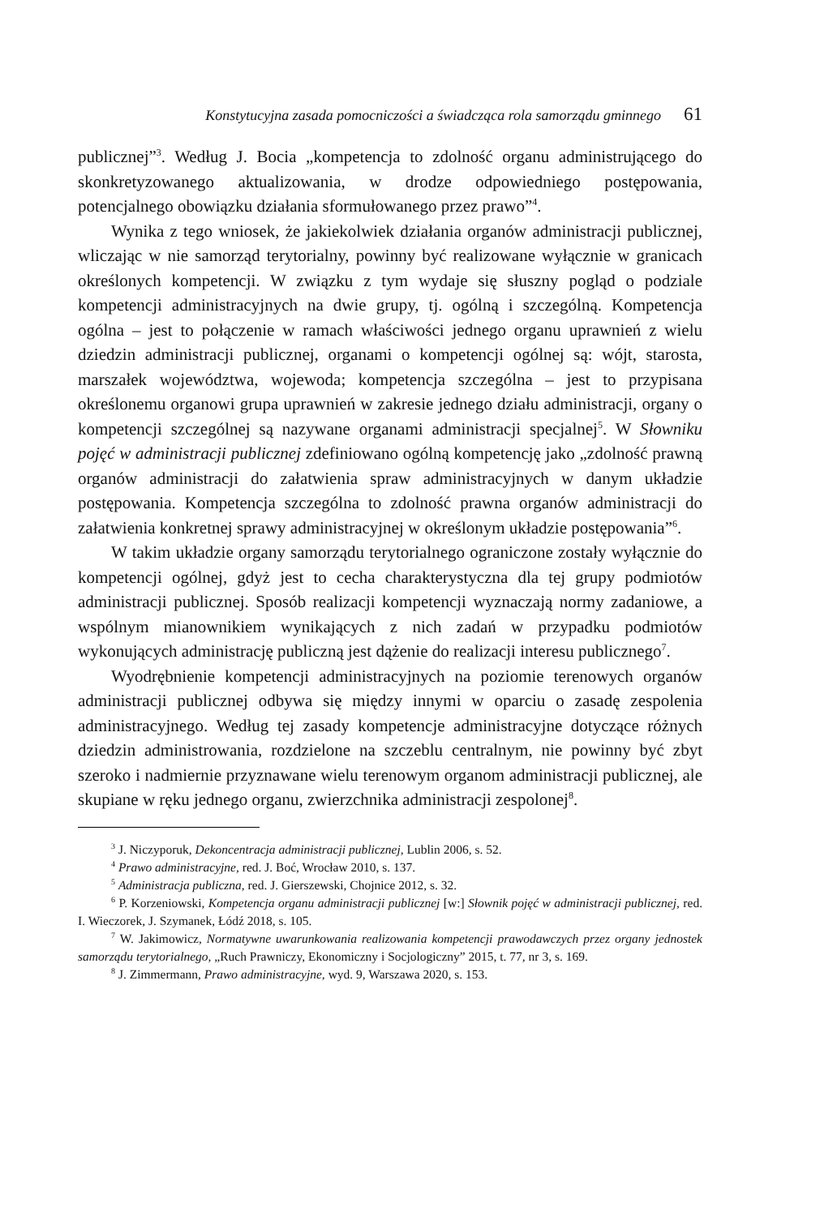Konstytucyjna zasada pomocniczości a świadcząca rola samorządu gminnego 61
publicznej”<sup>3</sup>. Według J. Bocia „kompetencja to zdolność organu administrującego do skonkretyzowanego aktualizowania, w drodze odpowiedniego postępowania, potencjalnego obowiązku działania sformułowanego przez prawo”<sup>4</sup>.
Wynika z tego wniosek, że jakiekolwiek działania organów administracji publicznej, wliczając w nie samorząd terytorialny, powinny być realizowane wyłącznie w granicach określonych kompetencji. W związku z tym wydaje się słuszny pogląd o podziale kompetencji administracyjnych na dwie grupy, tj. ogólną i szczególną. Kompetencja ogólna – jest to połączenie w ramach właściwości jednego organu uprawnień z wielu dziedzin administracji publicznej, organami o kompetencji ogólnej są: wójt, starosta, marszałek województwa, wojewoda; kompetencja szczególna – jest to przypisana określonemu organowi grupa uprawnień w zakresie jednego działu administracji, organy o kompetencji szczególnej są nazywane organami administracji specjalnej<sup>5</sup>. W Słowniku pojęć w administracji publicznej zdefiniowano ogólną kompetencję jako „zdolność prawną organów administracji do załatwienia spraw administracyjnych w danym układzie postępowania. Kompetencja szczególna to zdolność prawna organów administracji do załatwienia konkretnej sprawy administracyjnej w określonym układzie postępowania”<sup>6</sup>.
W takim układzie organy samorządu terytorialnego ograniczone zostały wyłącznie do kompetencji ogólnej, gdyż jest to cecha charakterystyczna dla tej grupy podmiotów administracji publicznej. Sposób realizacji kompetencji wyznaczają normy zadaniowe, a wspólnym mianownikiem wynikających z nich zadań w przypadku podmiotów wykonujących administrację publiczną jest dążenie do realizacji interesu publicznego<sup>7</sup>.
Wyodrębnienie kompetencji administracyjnych na poziomie terenowych organów administracji publicznej odbywa się między innymi w oparciu o zasadę zespolenia administracyjnego. Według tej zasady kompetencje administracyjne dotyczące różnych dziedzin administrowania, rozdzielone na szczeblu centralnym, nie powinny być zbyt szeroko i nadmiernie przyznawane wielu terenowym organom administracji publicznej, ale skupiane w ręku jednego organu, zwierzchnika administracji zespolonej<sup>8</sup>.
<sup>3</sup> J. Niczyporuk, Dekoncentracja administracji publicznej, Lublin 2006, s. 52.
<sup>4</sup> Prawo administracyjne, red. J. Boć, Wrocław 2010, s. 137.
<sup>5</sup> Administracja publiczna, red. J. Gierszewski, Chojnice 2012, s. 32.
<sup>6</sup> P. Korzeniowski, Kompetencja organu administracji publicznej [w:] Słownik pojęć w administracji publicznej, red. I. Wieczorek, J. Szymanek, Łódź 2018, s. 105.
<sup>7</sup> W. Jakimowicz, Normatywne uwarunkowania realizowania kompetencji prawodawczych przez organy jednostek samorządu terytorialnego, „Ruch Prawniczy, Ekonomiczny i Socjologiczny” 2015, t. 77, nr 3, s. 169.
<sup>8</sup> J. Zimmermann, Prawo administracyjne, wyd. 9, Warszawa 2020, s. 153.